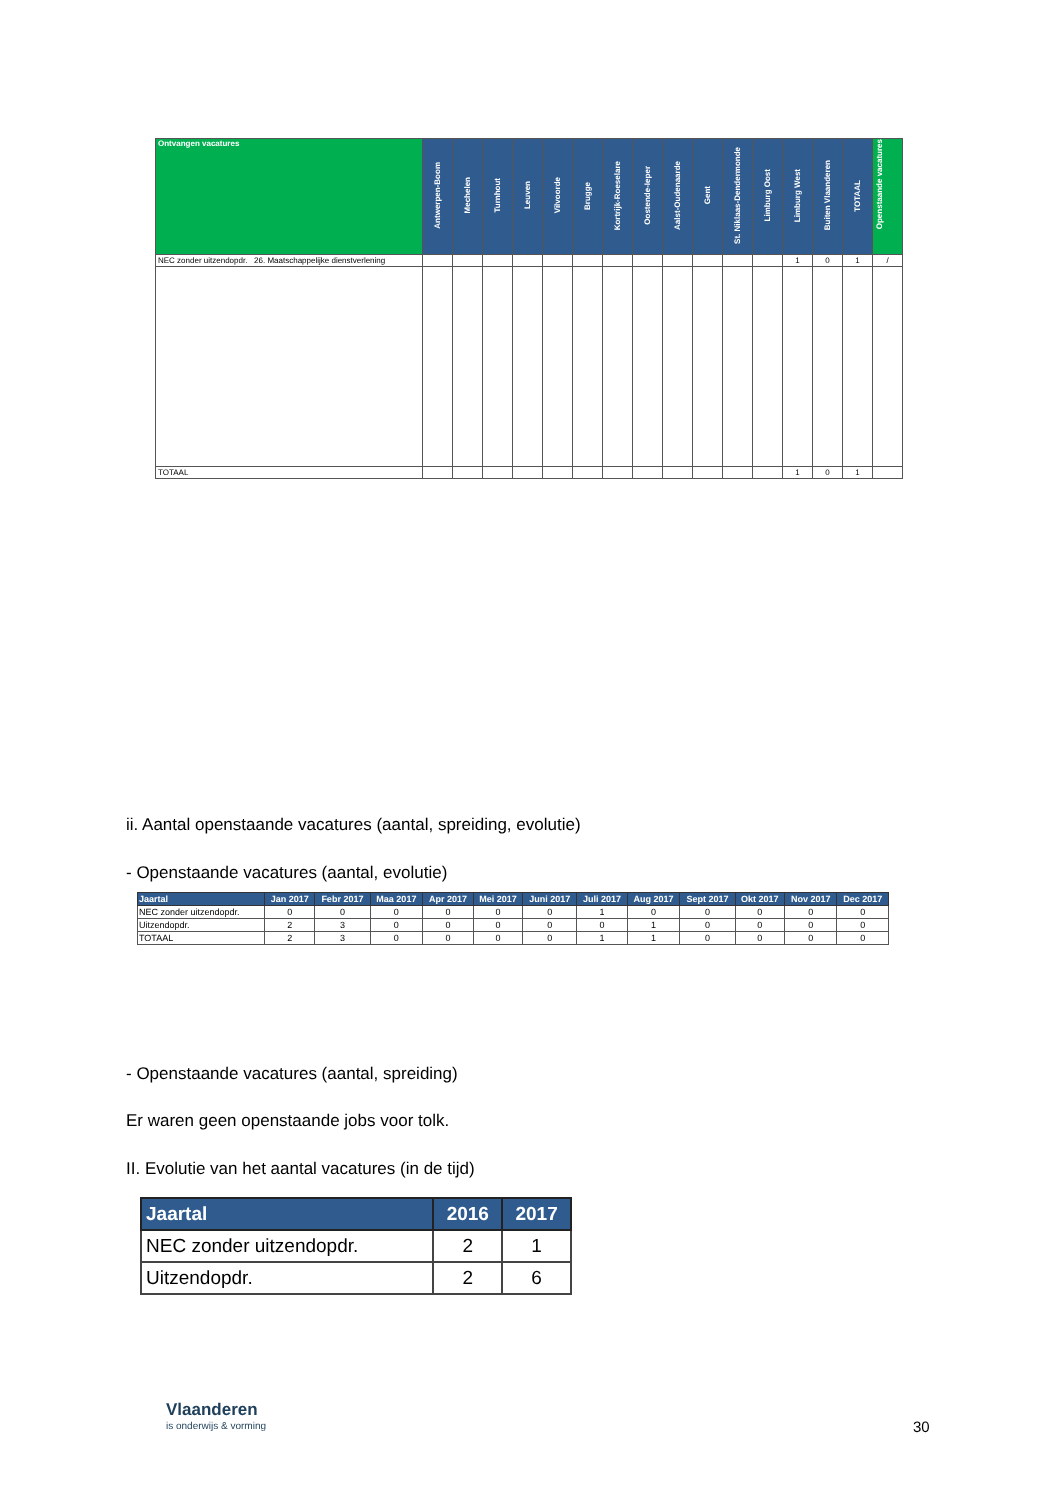| Ontvangen vacatures | Antwerpen-Boom | Mechelen | Turnhout | Leuven | Vilvoorde | Brugge | Kortrijk-Roeselare | Oostende-Ieper | Aalst-Oudenaarde | Gent | St. Niklaas-Dendermonde | Limburg Oost | Limburg West | Buiten Vlaanderen | TOTAAL | Openstaande vacatures |
| --- | --- | --- | --- | --- | --- | --- | --- | --- | --- | --- | --- | --- | --- | --- | --- | --- |
| NEC zonder uitzendopdr. 26. Maatschappelijke dienstverlening | | | | | | | | | | | | | 1 | 0 | 1 | / |
| TOTAAL | | | | | | | | | | | | | 1 | 0 | 1 | |
ii. Aantal openstaande vacatures (aantal, spreiding, evolutie)
- Openstaande vacatures (aantal, evolutie)
| Jaartal | Jan 2017 | Febr 2017 | Maa 2017 | Apr 2017 | Mei 2017 | Juni 2017 | Juli 2017 | Aug 2017 | Sept 2017 | Okt 2017 | Nov 2017 | Dec 2017 |
| --- | --- | --- | --- | --- | --- | --- | --- | --- | --- | --- | --- | --- |
| NEC zonder uitzendopdr. | 0 | 0 | 0 | 0 | 0 | 0 | 1 | 0 | 0 | 0 | 0 | 0 |
| Uitzendopdr. | 2 | 3 | 0 | 0 | 0 | 0 | 0 | 1 | 0 | 0 | 0 | 0 |
| TOTAAL | 2 | 3 | 0 | 0 | 0 | 0 | 1 | 1 | 0 | 0 | 0 | 0 |
- Openstaande vacatures (aantal, spreiding)
Er waren geen openstaande jobs voor tolk.
II. Evolutie van het aantal vacatures (in de tijd)
| Jaartal | 2016 | 2017 |
| --- | --- | --- |
| NEC zonder uitzendopdr. | 2 | 1 |
| Uitzendopdr. | 2 | 6 |
Vlaanderen
is onderwijs & vorming
30